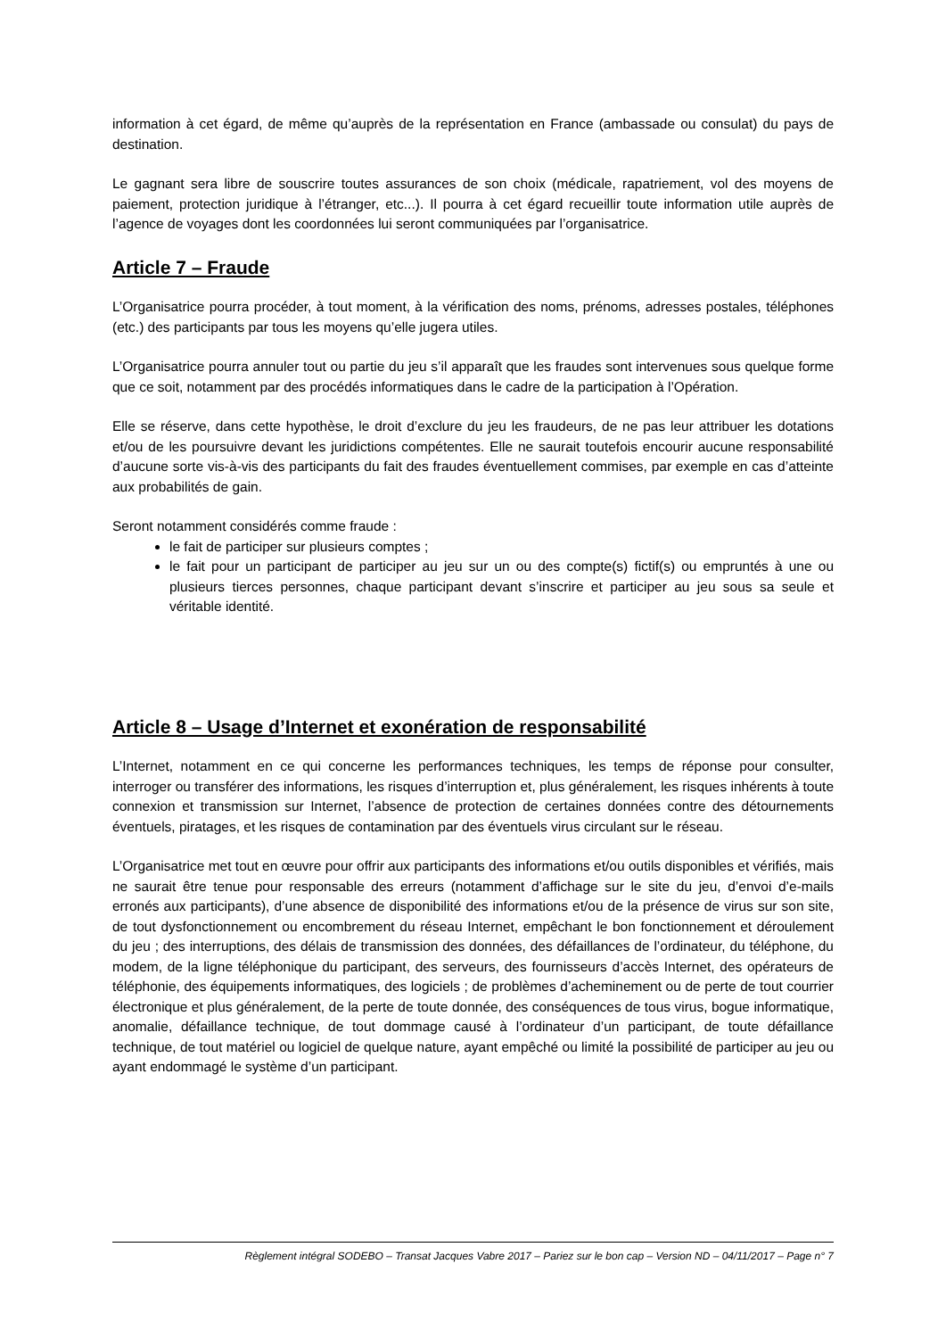information à cet égard, de même qu’auprès de la représentation en France (ambassade ou consulat) du pays de destination.
Le gagnant sera libre de souscrire toutes assurances de son choix (médicale, rapatriement, vol des moyens de paiement, protection juridique à l’étranger, etc...). Il pourra à cet égard recueillir toute information utile auprès de l’agence de voyages dont les coordonnées lui seront communiquées par l’organisatrice.
Article 7 – Fraude
L’Organisatrice pourra procéder, à tout moment, à la vérification des noms, prénoms, adresses postales, téléphones (etc.) des participants par tous les moyens qu’elle jugera utiles.
L’Organisatrice pourra annuler tout ou partie du jeu s’il apparaît que les fraudes sont intervenues sous quelque forme que ce soit, notamment par des procédés informatiques dans le cadre de la participation à l’Opération.
Elle se réserve, dans cette hypothèse, le droit d’exclure du jeu les fraudeurs, de ne pas leur attribuer les dotations et/ou de les poursuivre devant les juridictions compétentes. Elle ne saurait toutefois encourir aucune responsabilité d’aucune sorte vis-à-vis des participants du fait des fraudes éventuellement commises, par exemple en cas d’atteinte aux probabilités de gain.
Seront notamment considérés comme fraude :
le fait de participer sur plusieurs comptes ;
le fait pour un participant de participer au jeu sur un ou des compte(s) fictif(s) ou empruntés à une ou plusieurs tierces personnes, chaque participant devant s’inscrire et participer au jeu sous sa seule et véritable identité.
Article 8 – Usage d’Internet et exonération de responsabilité
L’Internet, notamment en ce qui concerne les performances techniques, les temps de réponse pour consulter, interroger ou transférer des informations, les risques d’interruption et, plus généralement, les risques inhérents à toute connexion et transmission sur Internet, l’absence de protection de certaines données contre des détournements éventuels, piratages, et les risques de contamination par des éventuels virus circulant sur le réseau.
L’Organisatrice met tout en œuvre pour offrir aux participants des informations et/ou outils disponibles et vérifiés, mais ne saurait être tenue pour responsable des erreurs (notamment d’affichage sur le site du jeu, d’envoi d’e-mails erronés aux participants), d’une absence de disponibilité des informations et/ou de la présence de virus sur son site, de tout dysfonctionnement ou encombrement du réseau Internet, empêchant le bon fonctionnement et déroulement du jeu ; des interruptions, des délais de transmission des données, des défaillances de l’ordinateur, du téléphone, du modem, de la ligne téléphonique du participant, des serveurs, des fournisseurs d’accès Internet, des opérateurs de téléphonie, des équipements informatiques, des logiciels ; de problèmes d’acheminement ou de perte de tout courrier électronique et plus généralement, de la perte de toute donnée, des conséquences de tous virus, bogue informatique, anomalie, défaillance technique, de tout dommage causé à l’ordinateur d’un participant, de toute défaillance technique, de tout matériel ou logiciel de quelque nature, ayant empêché ou limité la possibilité de participer au jeu ou ayant endommagé le système d’un participant.
Règlement intégral SODEBO – Transat Jacques Vabre 2017 – Pariez sur le bon cap – Version ND – 04/11/2017 – Page n° 7